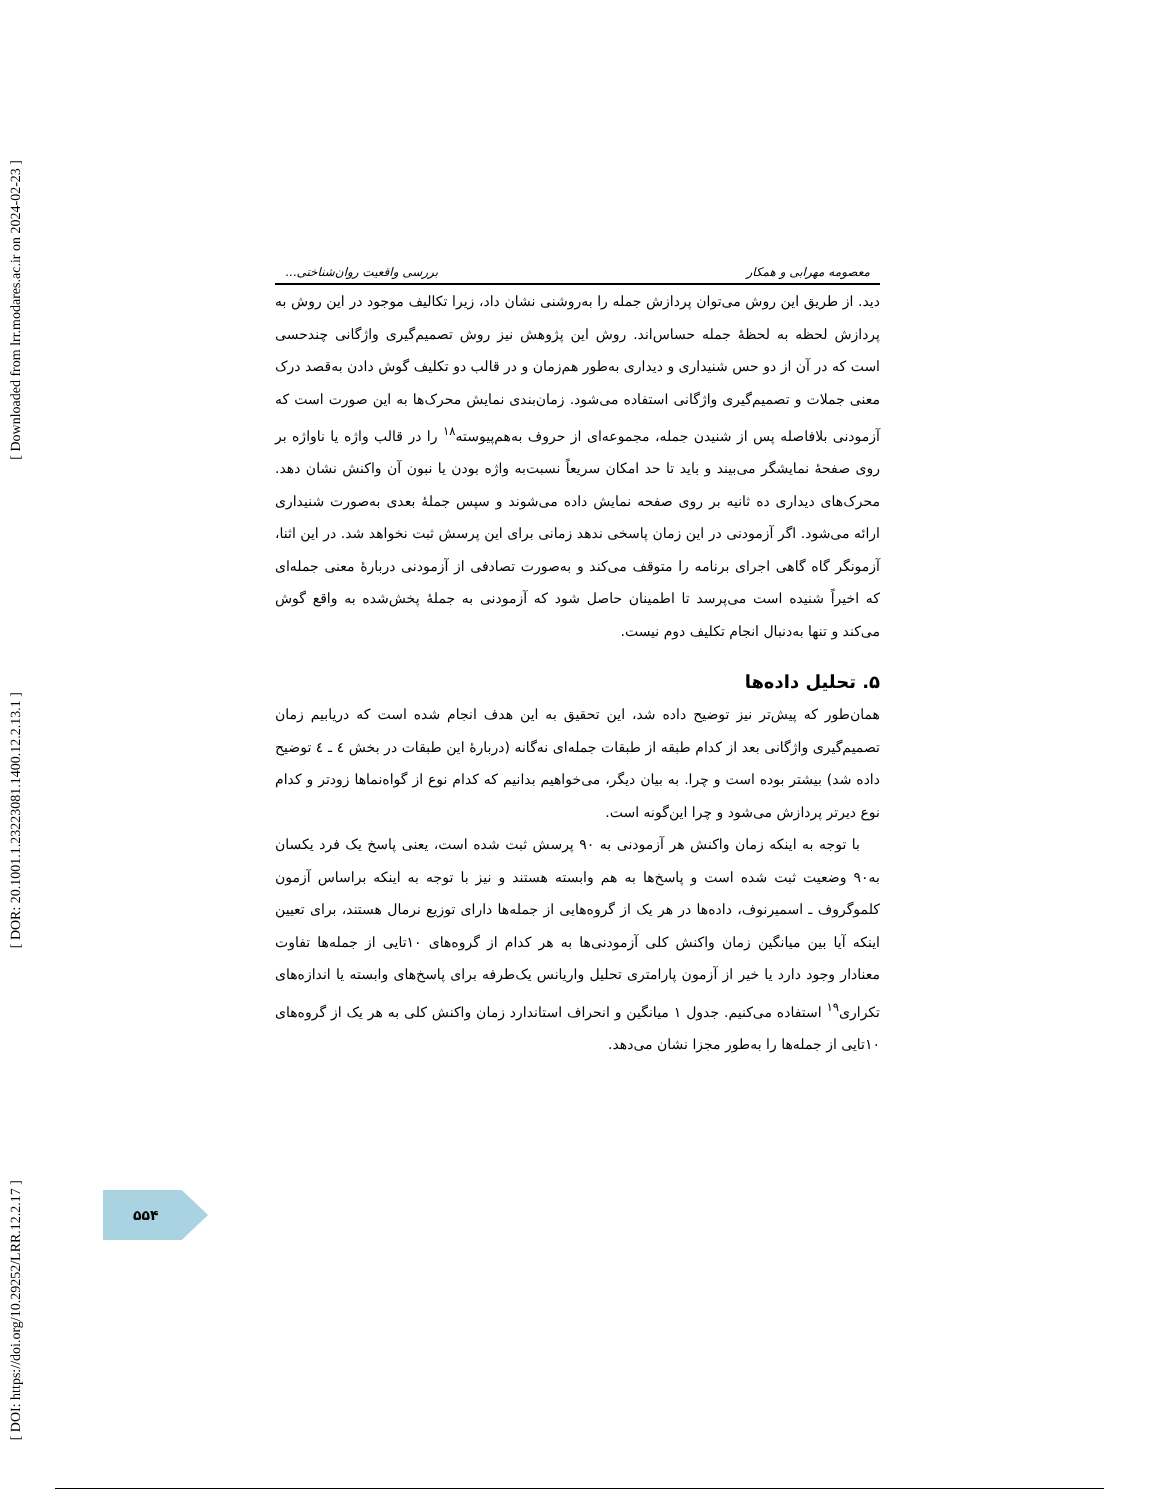[ Downloaded from lrr.modares.ac.ir on 2024-02-23 ]
[ DOR: 20.1001.1.23223081.1400.12.2.13.1 ]
[ DOI: https://doi.org/10.29252/LRR.12.2.17 ]
معصومه مهرابی و همکار بررسی واقعیت روان‌شناختی...
دید. از طریق این روش می‌توان پردازش جمله را به‌روشنی نشان داد، زیرا تکالیف موجود در این روش به پردازش لحظه به لحظهٔ جمله حساس‌اند. روش این پژوهش نیز روش تصمیم‌گیری واژگانی چندحسی است که در آن از دو حس شنیداری و دیداری به‌طور هم‌زمان و در قالب دو تکلیف گوش دادن به‌قصد درک معنی جملات و تصمیم‌گیری واژگانی استفاده می‌شود. زمان‌بندی نمایش محرک‌ها به این صورت است که آزمودنی بلافاصله پس از شنیدن جمله، مجموعه‌ای از حروف به‌هم‌پیوسته<sup>۱۸</sup> را در قالب واژه یا ناواژه بر روی صفحهٔ نمایشگر می‌بیند و باید تا حد امکان سریعاً نسبت‌به واژه بودن یا نبون آن واکنش نشان دهد. محرک‌های دیداری ده ثانیه بر روی صفحه نمایش داده می‌شوند و سپس جملهٔ بعدی به‌صورت شنیداری ارائه می‌شود. اگر آزمودنی در این زمان پاسخی ندهد زمانی برای این پرسش ثبت نخواهد شد. در این اثنا، آزمونگر گاه گاهی اجرای برنامه را متوقف می‌کند و به‌صورت تصادفی از آزمودنی دربارهٔ معنی جمله‌ای که اخیراً شنیده است می‌پرسد تا اطمینان حاصل شود که آزمودنی به جملهٔ پخش‌شده به واقع گوش می‌کند و تنها به‌دنبال انجام تکلیف دوم نیست.
۵. تحلیل داده‌ها
همان‌طور که پیش‌تر نیز توضیح داده شد، این تحقیق به این هدف انجام شده است که دریابیم زمان تصمیم‌گیری واژگانی بعد از کدام طبقه از طبقات جمله‌ای نه‌گانه (دربارهٔ این طبقات در بخش ٤ ـ ٤ توضیح داده شد) بیشتر بوده است و چرا. به بیان دیگر، می‌خواهیم بدانیم که کدام نوع از گواه‌نماها زودتر و کدام نوع دیرتر پردازش می‌شود و چرا این‌گونه است.
با توجه به اینکه زمان واکنش هر آزمودنی به ۹۰ پرسش ثبت شده است، یعنی پاسخ یک فرد یکسان به۹۰ وضعیت ثبت شده است و پاسخ‌ها به هم وابسته هستند و نیز با توجه به اینکه براساس آزمون کلموگروف ـ اسمیرنوف، داده‌ها در هر یک از گروه‌هایی از جمله‌ها دارای توزیع نرمال هستند، برای تعیین اینکه آیا بین میانگین زمان واکنش کلی آزمودنی‌ها به هر کدام از گروه‌های ۱۰تایی از جمله‌ها تفاوت معنادار وجود دارد یا خیر از آزمون پارامتری تحلیل واریانس یک‌طرفه برای پاسخ‌های وابسته یا اندازه‌های تکراری<sup>۱۹</sup> استفاده می‌کنیم. جدول ۱ میانگین و انحراف استاندارد زمان واکنش کلی به هر یک از گروه‌های ۱۰تایی از جمله‌ها را به‌طور مجزا نشان می‌دهد.
۵۵۴